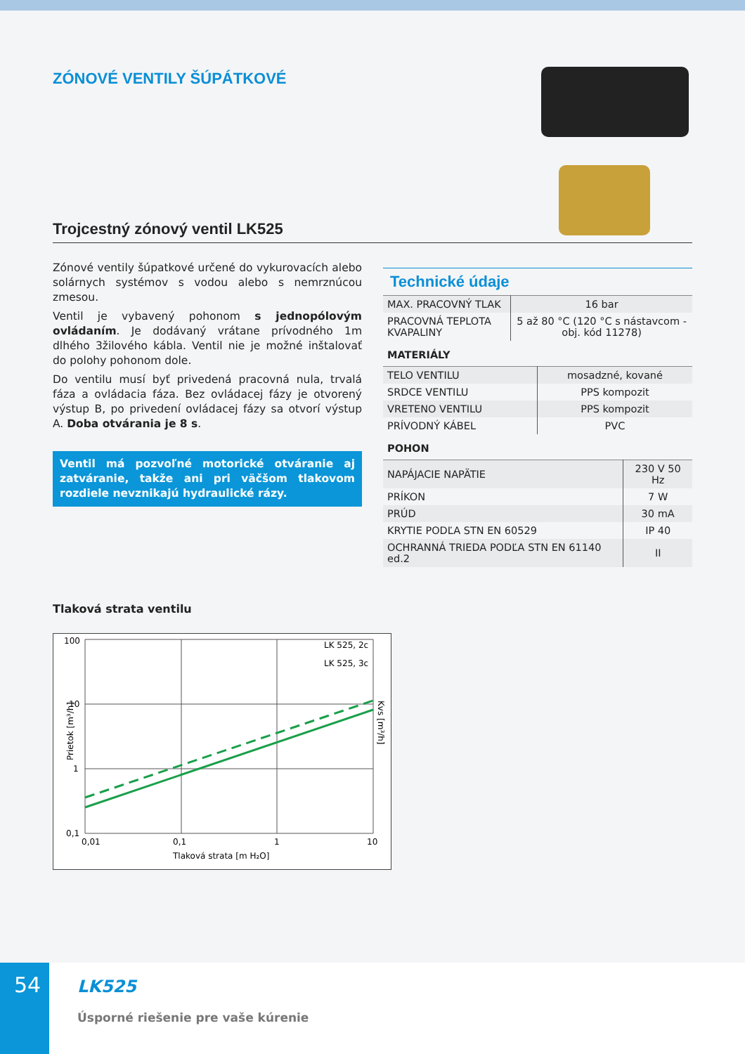ZÓNOVÉ VENTILY ŠÚPÁTKOVÉ
Trojcestný zónový ventil LK525
Zónové ventily šúpatkové určené do vykurovacích alebo solárnych systémov s vodou alebo s nemrznúcou zmesou.
Ventil je vybavený pohonom s jednopólovým ovládaním. Je dodávaný vrátane prívodného 1m dlhého 3žilového kábla. Ventil nie je možné inštalovať do polohy pohonom dole.
Do ventilu musí byť privedená pracovná nula, trvalá fáza a ovládacia fáza. Bez ovládacej fázy je otvorený výstup B, po privedení ovládacej fázy sa otvorí výstup A. Doba otvárania je 8 s.
Ventil má pozvoľné motorické otváranie aj zatváranie, takže ani pri väčšom tlakovom rozdiele nevznikajú hydraulické rázy.
Technické údaje
| MAX. PRACOVNÝ TLAK | 16 bar |
| PRACOVNÁ TEPLOTA KVAPALINY | 5 až 80 °C (120 °C s nástavcom - obj. kód 11278) |
MATERIÁLY
| TELO VENTILU | mosadzné, kované |
| SRDCE VENTILU | PPS kompozit |
| VRETENO VENTILU | PPS kompozit |
| PRÍVODNÝ KÁBEL | PVC |
POHON
| NAPÁJACIE NAPÄTIE | 230 V 50 Hz |
| PRÍKON | 7 W |
| PRÚD | 30 mA |
| KRYTIE PODĽA STN EN 60529 | IP 40 |
| OCHRANNÁ TRIEDA PODĽA STN EN 61140 ed.2 | II |
Tlaková strata ventilu
100
10
1
0,1
0,01
0,1
1
10
Tlaková strata [m H₂O]
LK 525, 2c
LK 525, 3c
Prietok [m³/h]
Kvs [m³/h]
54
LK525
Úsporné riešenie pre vaše kúrenie